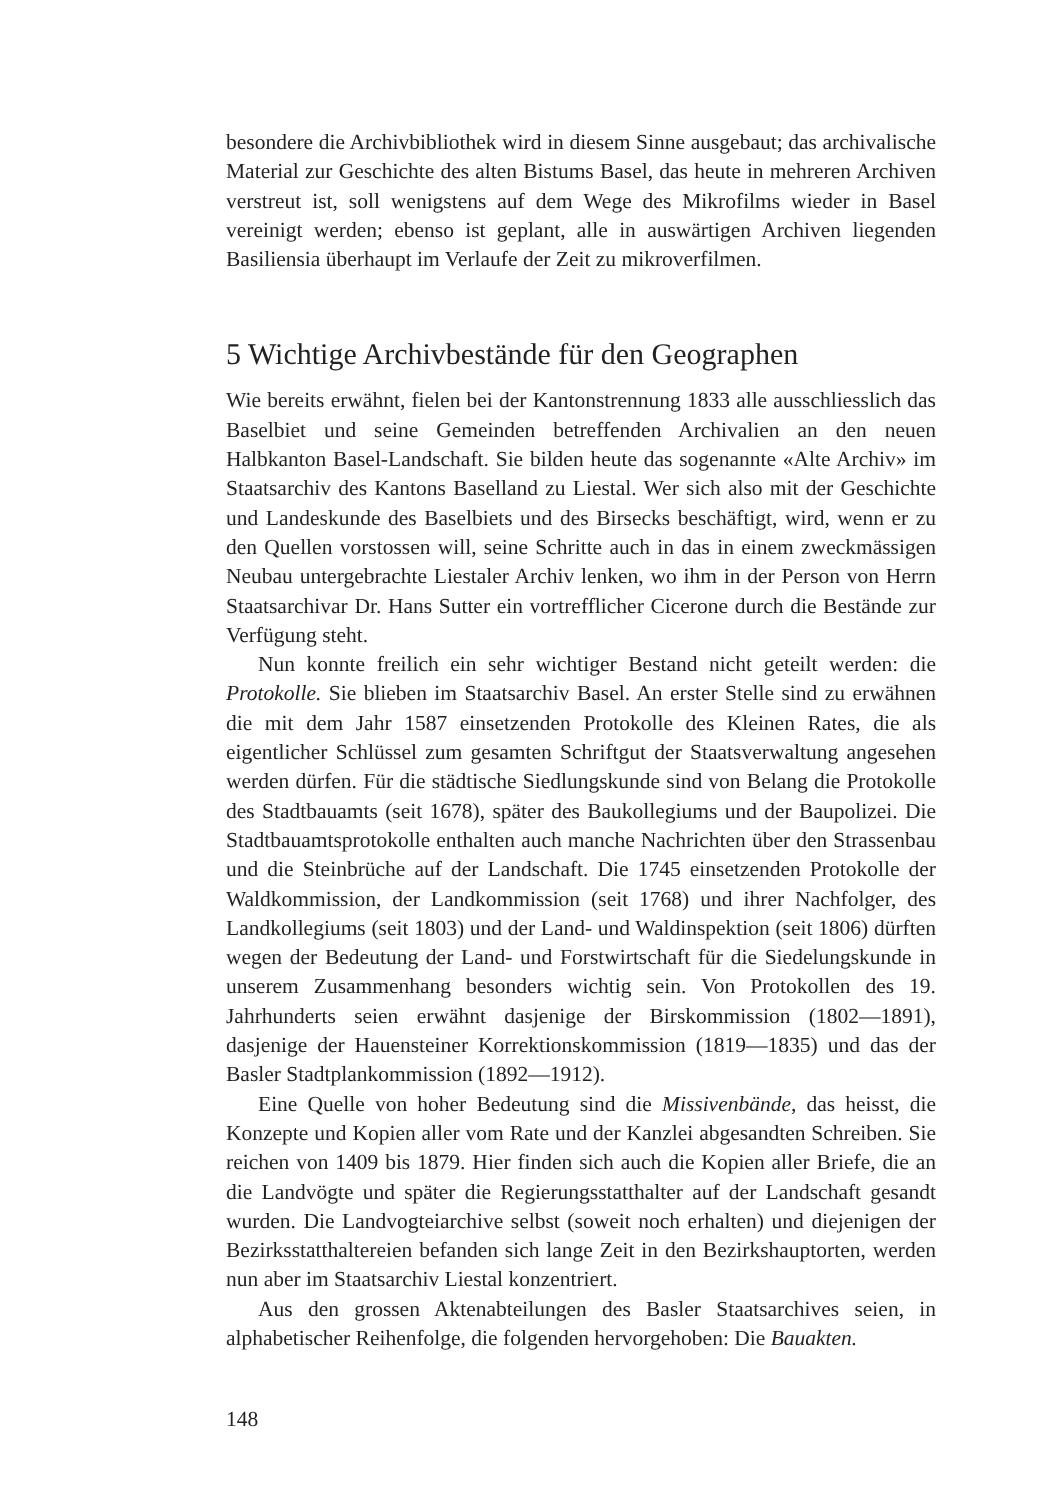besondere die Archivbibliothek wird in diesem Sinne ausgebaut; das archivalische Material zur Geschichte des alten Bistums Basel, das heute in mehreren Archiven verstreut ist, soll wenigstens auf dem Wege des Mikrofilms wieder in Basel vereinigt werden; ebenso ist geplant, alle in auswärtigen Archiven liegenden Basiliensia überhaupt im Verlaufe der Zeit zu mikroverfilmen.
5 Wichtige Archivbestände für den Geographen
Wie bereits erwähnt, fielen bei der Kantonstrennung 1833 alle ausschliesslich das Baselbiet und seine Gemeinden betreffenden Archivalien an den neuen Halbkanton Basel-Landschaft. Sie bilden heute das sogenannte «Alte Archiv» im Staatsarchiv des Kantons Baselland zu Liestal. Wer sich also mit der Geschichte und Landeskunde des Baselbiets und des Birsecks beschäftigt, wird, wenn er zu den Quellen vorstossen will, seine Schritte auch in das in einem zweckmässigen Neubau untergebrachte Liestaler Archiv lenken, wo ihm in der Person von Herrn Staatsarchivar Dr. Hans Sutter ein vortrefflicher Cicerone durch die Bestände zur Verfügung steht.
Nun konnte freilich ein sehr wichtiger Bestand nicht geteilt werden: die Protokolle. Sie blieben im Staatsarchiv Basel. An erster Stelle sind zu erwähnen die mit dem Jahr 1587 einsetzenden Protokolle des Kleinen Rates, die als eigentlicher Schlüssel zum gesamten Schriftgut der Staatsverwaltung angesehen werden dürfen. Für die städtische Siedlungskunde sind von Belang die Protokolle des Stadtbauamts (seit 1678), später des Baukollegiums und der Baupolizei. Die Stadtbauamtsprotokolle enthalten auch manche Nachrichten über den Strassenbau und die Steinbrüche auf der Landschaft. Die 1745 einsetzenden Protokolle der Waldkommission, der Landkommission (seit 1768) und ihrer Nachfolger, des Landkollegiums (seit 1803) und der Land- und Waldinspektion (seit 1806) dürften wegen der Bedeutung der Land- und Forstwirtschaft für die Siedelungskunde in unserem Zusammenhang besonders wichtig sein. Von Protokollen des 19. Jahrhunderts seien erwähnt dasjenige der Birskommission (1802—1891), dasjenige der Hauensteiner Korrektionskommission (1819—1835) und das der Basler Stadtplankommission (1892—1912).
Eine Quelle von hoher Bedeutung sind die Missivenbände, das heisst, die Konzepte und Kopien aller vom Rate und der Kanzlei abgesandten Schreiben. Sie reichen von 1409 bis 1879. Hier finden sich auch die Kopien aller Briefe, die an die Landvögte und später die Regierungsstatthalter auf der Landschaft gesandt wurden. Die Landvogteiarchive selbst (soweit noch erhalten) und diejenigen der Bezirksstatthaltereien befanden sich lange Zeit in den Bezirkshauptorten, werden nun aber im Staatsarchiv Liestal konzentriert.
Aus den grossen Aktenabteilungen des Basler Staatsarchives seien, in alphabetischer Reihenfolge, die folgenden hervorgehoben: Die Bauakten.
148